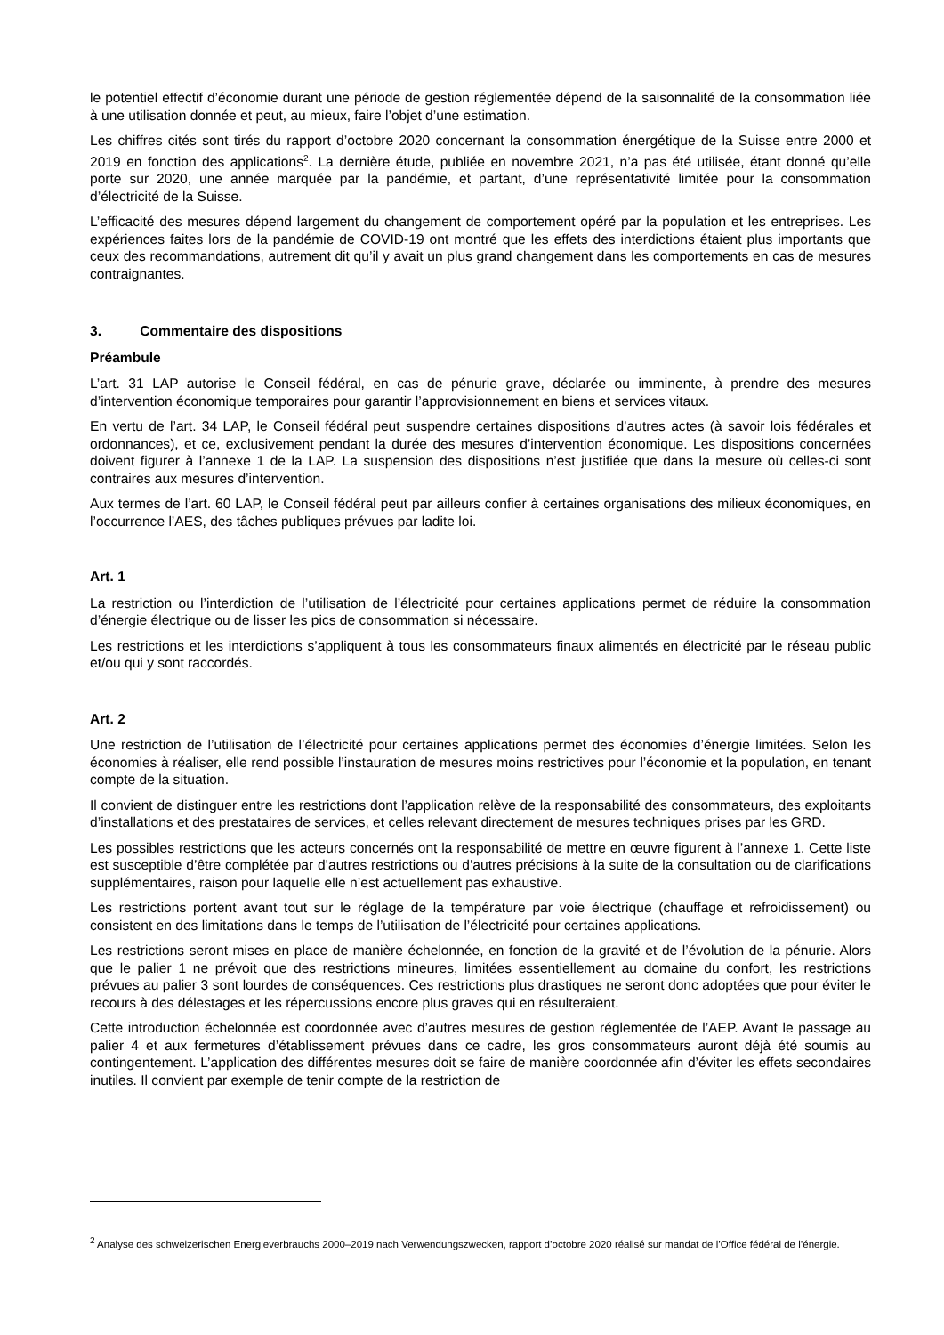le potentiel effectif d’économie durant une période de gestion réglementée dépend de la saisonnalité de la consommation liée à une utilisation donnée et peut, au mieux, faire l’objet d’une estimation.
Les chiffres cités sont tirés du rapport d’octobre 2020 concernant la consommation énergétique de la Suisse entre 2000 et 2019 en fonction des applications<sup>2</sup>. La dernière étude, publiée en novembre 2021, n’a pas été utilisée, étant donné qu’elle porte sur 2020, une année marquée par la pandémie, et partant, d’une représentativité limitée pour la consommation d’électricité de la Suisse.
L’efficacité des mesures dépend largement du changement de comportement opéré par la population et les entreprises. Les expériences faites lors de la pandémie de COVID-19 ont montré que les effets des interdictions étaient plus importants que ceux des recommandations, autrement dit qu’il y avait un plus grand changement dans les comportements en cas de mesures contraignantes.
3. Commentaire des dispositions
Préambule
L’art. 31 LAP autorise le Conseil fédéral, en cas de pénurie grave, déclarée ou imminente, à prendre des mesures d’intervention économique temporaires pour garantir l’approvisionnement en biens et services vitaux.
En vertu de l’art. 34 LAP, le Conseil fédéral peut suspendre certaines dispositions d’autres actes (à savoir lois fédérales et ordonnances), et ce, exclusivement pendant la durée des mesures d’intervention économique. Les dispositions concernées doivent figurer à l’annexe 1 de la LAP. La suspension des dispositions n’est justifiée que dans la mesure où celles-ci sont contraires aux mesures d’intervention.
Aux termes de l’art. 60 LAP, le Conseil fédéral peut par ailleurs confier à certaines organisations des milieux économiques, en l’occurrence l’AES, des tâches publiques prévues par ladite loi.
Art. 1
La restriction ou l’interdiction de l’utilisation de l’électricité pour certaines applications permet de réduire la consommation d’énergie électrique ou de lisser les pics de consommation si nécessaire.
Les restrictions et les interdictions s’appliquent à tous les consommateurs finaux alimentés en électricité par le réseau public et/ou qui y sont raccordés.
Art. 2
Une restriction de l’utilisation de l’électricité pour certaines applications permet des économies d’énergie limitées. Selon les économies à réaliser, elle rend possible l’instauration de mesures moins restrictives pour l’économie et la population, en tenant compte de la situation.
Il convient de distinguer entre les restrictions dont l’application relève de la responsabilité des consommateurs, des exploitants d’installations et des prestataires de services, et celles relevant directement de mesures techniques prises par les GRD.
Les possibles restrictions que les acteurs concernés ont la responsabilité de mettre en œuvre figurent à l’annexe 1. Cette liste est susceptible d’être complétée par d’autres restrictions ou d’autres précisions à la suite de la consultation ou de clarifications supplémentaires, raison pour laquelle elle n’est actuellement pas exhaustive.
Les restrictions portent avant tout sur le réglage de la température par voie électrique (chauffage et refroidissement) ou consistent en des limitations dans le temps de l’utilisation de l’électricité pour certaines applications.
Les restrictions seront mises en place de manière échelonnée, en fonction de la gravité et de l’évolution de la pénurie. Alors que le palier 1 ne prévoit que des restrictions mineures, limitées essentiellement au domaine du confort, les restrictions prévues au palier 3 sont lourdes de conséquences. Ces restrictions plus drastiques ne seront donc adoptées que pour éviter le recours à des délestages et les répercussions encore plus graves qui en résulteraient.
Cette introduction échelonnée est coordonnée avec d’autres mesures de gestion réglementée de l’AEP. Avant le passage au palier 4 et aux fermetures d’établissement prévues dans ce cadre, les gros consommateurs auront déjà été soumis au contingentement. L’application des différentes mesures doit se faire de manière coordonnée afin d’éviter les effets secondaires inutiles. Il convient par exemple de tenir compte de la restriction de
<sup>2</sup> Analyse des schweizerischen Energieverbrauchs 2000–2019 nach Verwendungszwecken, rapport d’octobre 2020 réalisé sur mandat de l’Office fédéral de l’énergie.